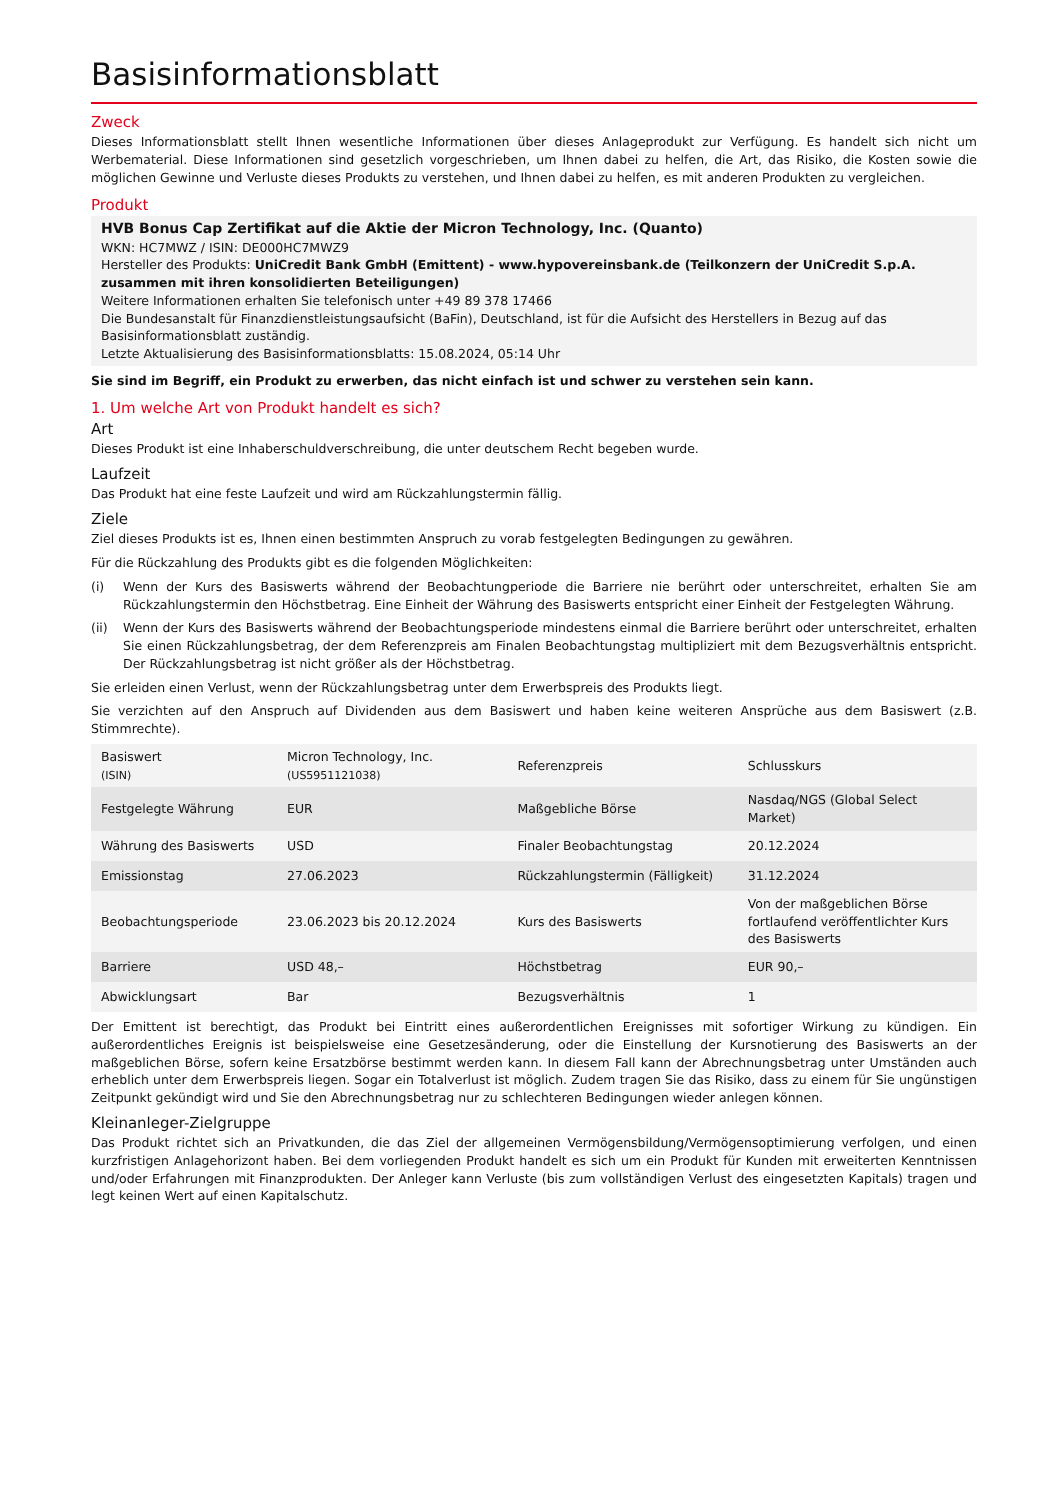Basisinformationsblatt
Zweck
Dieses Informationsblatt stellt Ihnen wesentliche Informationen über dieses Anlageprodukt zur Verfügung. Es handelt sich nicht um Werbematerial. Diese Informationen sind gesetzlich vorgeschrieben, um Ihnen dabei zu helfen, die Art, das Risiko, die Kosten sowie die möglichen Gewinne und Verluste dieses Produkts zu verstehen, und Ihnen dabei zu helfen, es mit anderen Produkten zu vergleichen.
Produkt
HVB Bonus Cap Zertifikat auf die Aktie der Micron Technology, Inc. (Quanto)
WKN: HC7MWZ / ISIN: DE000HC7MWZ9
Hersteller des Produkts: UniCredit Bank GmbH (Emittent) - www.hypovereinsbank.de (Teilkonzern der UniCredit S.p.A. zusammen mit ihren konsolidierten Beteiligungen)
Weitere Informationen erhalten Sie telefonisch unter +49 89 378 17466
Die Bundesanstalt für Finanzdienstleistungsaufsicht (BaFin), Deutschland, ist für die Aufsicht des Herstellers in Bezug auf das Basisinformationsblatt zuständig.
Letzte Aktualisierung des Basisinformationsblatts: 15.08.2024, 05:14 Uhr
Sie sind im Begriff, ein Produkt zu erwerben, das nicht einfach ist und schwer zu verstehen sein kann.
1. Um welche Art von Produkt handelt es sich?
Art
Dieses Produkt ist eine Inhaberschuldverschreibung, die unter deutschem Recht begeben wurde.
Laufzeit
Das Produkt hat eine feste Laufzeit und wird am Rückzahlungstermin fällig.
Ziele
Ziel dieses Produkts ist es, Ihnen einen bestimmten Anspruch zu vorab festgelegten Bedingungen zu gewähren.
Für die Rückzahlung des Produkts gibt es die folgenden Möglichkeiten:
(i) Wenn der Kurs des Basiswerts während der Beobachtungperiode die Barriere nie berührt oder unterschreitet, erhalten Sie am Rückzahlungstermin den Höchstbetrag. Eine Einheit der Währung des Basiswerts entspricht einer Einheit der Festgelegten Währung.
(ii) Wenn der Kurs des Basiswerts während der Beobachtungsperiode mindestens einmal die Barriere berührt oder unterschreitet, erhalten Sie einen Rückzahlungsbetrag, der dem Referenzpreis am Finalen Beobachtungstag multipliziert mit dem Bezugsverhältnis entspricht. Der Rückzahlungsbetrag ist nicht größer als der Höchstbetrag.
Sie erleiden einen Verlust, wenn der Rückzahlungsbetrag unter dem Erwerbspreis des Produkts liegt.
Sie verzichten auf den Anspruch auf Dividenden aus dem Basiswert und haben keine weiteren Ansprüche aus dem Basiswert (z.B. Stimmrechte).
| Basiswert (ISIN) | Micron Technology, Inc. (US5951121038) | Referenzpreis | Schlusskurs |
| Festgelegte Währung | EUR | Maßgebliche Börse | Nasdaq/NGS (Global Select Market) |
| Währung des Basiswerts | USD | Finaler Beobachtungstag | 20.12.2024 |
| Emissionstag | 27.06.2023 | Rückzahlungstermin (Fälligkeit) | 31.12.2024 |
| Beobachtungsperiode | 23.06.2023 bis 20.12.2024 | Kurs des Basiswerts | Von der maßgeblichen Börse fortlaufend veröffentlichter Kurs des Basiswerts |
| Barriere | USD 48,– | Höchstbetrag | EUR 90,– |
| Abwicklungsart | Bar | Bezugsverhältnis | 1 |
Der Emittent ist berechtigt, das Produkt bei Eintritt eines außerordentlichen Ereignisses mit sofortiger Wirkung zu kündigen. Ein außerordentliches Ereignis ist beispielsweise eine Gesetzesänderung, oder die Einstellung der Kursnotierung des Basiswerts an der maßgeblichen Börse, sofern keine Ersatzbörse bestimmt werden kann. In diesem Fall kann der Abrechnungsbetrag unter Umständen auch erheblich unter dem Erwerbspreis liegen. Sogar ein Totalverlust ist möglich. Zudem tragen Sie das Risiko, dass zu einem für Sie ungünstigen Zeitpunkt gekündigt wird und Sie den Abrechnungsbetrag nur zu schlechteren Bedingungen wieder anlegen können.
Kleinanleger-Zielgruppe
Das Produkt richtet sich an Privatkunden, die das Ziel der allgemeinen Vermögensbildung/Vermögensoptimierung verfolgen, und einen kurzfristigen Anlagehorizont haben. Bei dem vorliegenden Produkt handelt es sich um ein Produkt für Kunden mit erweiterten Kenntnissen und/oder Erfahrungen mit Finanzprodukten. Der Anleger kann Verluste (bis zum vollständigen Verlust des eingesetzten Kapitals) tragen und legt keinen Wert auf einen Kapitalschutz.